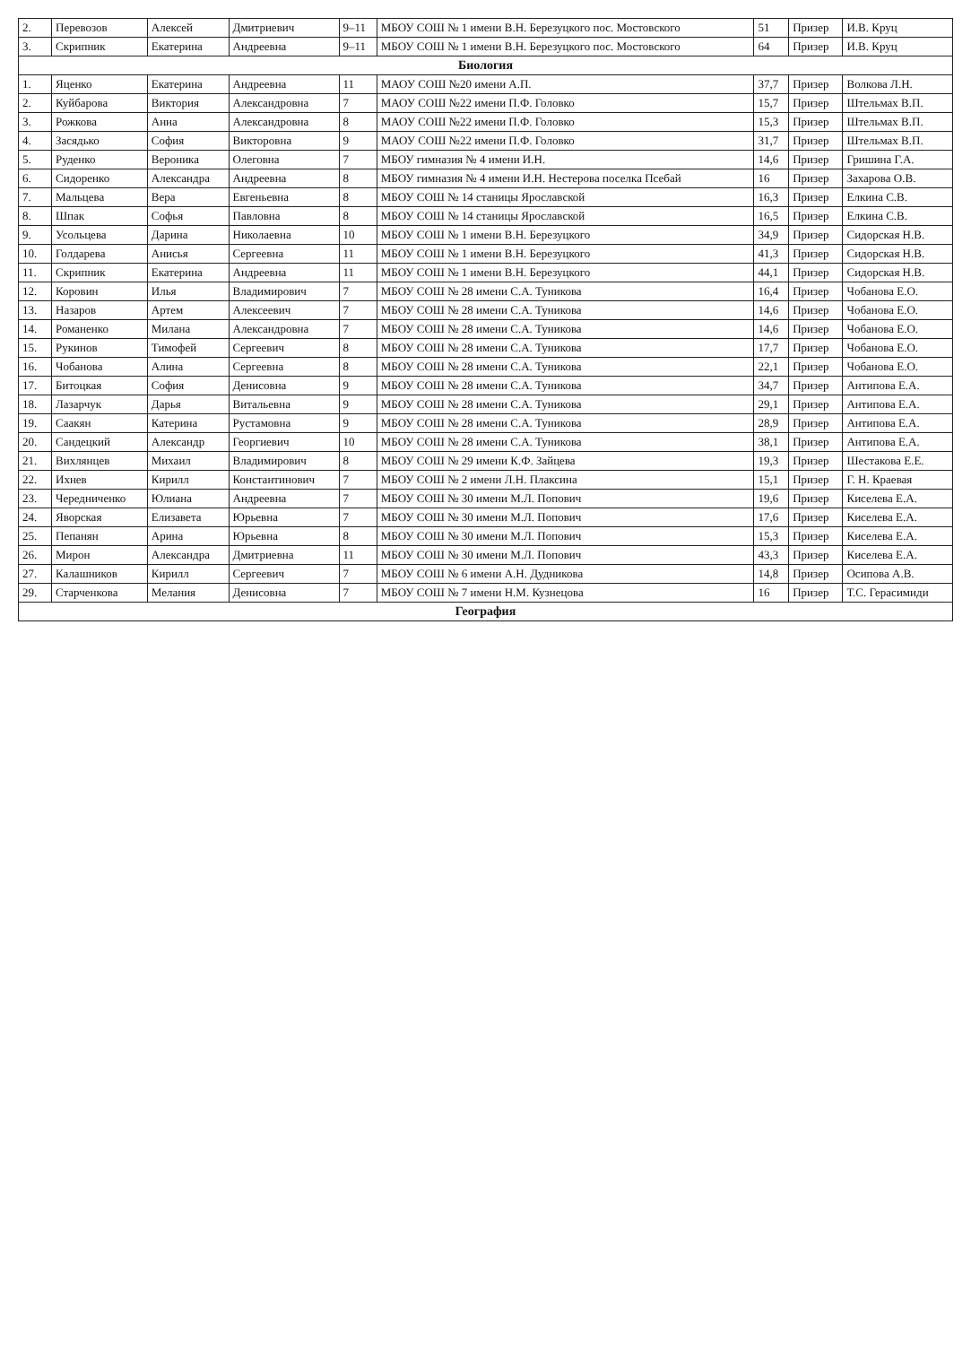| 2. | Перевозов | Алексей | Дмитриевич | 9–11 | МБОУ СОШ № 1 имени В.Н. Березуцкого пос. Мостовского | 51 | Призер | И.В. Круц |
| 3. | Скрипник | Екатерина | Андреевна | 9–11 | МБОУ СОШ № 1 имени В.Н. Березуцкого пос. Мостовского | 64 | Призер | И.В. Круц |
| Биология | | | | | | | | |
| 1. | Яценко | Екатерина | Андреевна | 11 | МАОУ СОШ №20 имени А.П. | 37,7 | Призер | Волкова Л.Н. |
| 2. | Куйбарова | Виктория | Александровна | 7 | МАОУ СОШ №22 имени П.Ф. Головко | 15,7 | Призер | Штельмах В.П. |
| 3. | Рожкова | Анна | Александровна | 8 | МАОУ СОШ №22 имени П.Ф. Головко | 15,3 | Призер | Штельмах В.П. |
| 4. | Засядько | София | Викторовна | 9 | МАОУ СОШ №22 имени П.Ф. Головко | 31,7 | Призер | Штельмах В.П. |
| 5. | Руденко | Вероника | Олеговна | 7 | МБОУ гимназия № 4 имени И.Н. | 14,6 | Призер | Гришина Г.А. |
| 6. | Сидоренко | Александра | Андреевна | 8 | МБОУ гимназия № 4 имени И.Н. Нестерова поселка Псебай | 16 | Призер | Захарова О.В. |
| 7. | Мальцева | Вера | Евгеньевна | 8 | МБОУ СОШ № 14 станицы Ярославской | 16,3 | Призер | Елкина С.В. |
| 8. | Шпак | Софья | Павловна | 8 | МБОУ СОШ № 14 станицы Ярославской | 16,5 | Призер | Елкина С.В. |
| 9. | Усольцева | Дарина | Николаевна | 10 | МБОУ СОШ № 1 имени В.Н. Березуцкого | 34,9 | Призер | Сидорская Н.В. |
| 10. | Голдарева | Анисья | Сергеевна | 11 | МБОУ СОШ № 1 имени В.Н. Березуцкого | 41,3 | Призер | Сидорская Н.В. |
| 11. | Скрипник | Екатерина | Андреевна | 11 | МБОУ СОШ № 1 имени В.Н. Березуцкого | 44,1 | Призер | Сидорская Н.В. |
| 12. | Коровин | Илья | Владимирович | 7 | МБОУ СОШ № 28 имени С.А. Туникова | 16,4 | Призер | Чобанова Е.О. |
| 13. | Назаров | Артем | Алексеевич | 7 | МБОУ СОШ № 28 имени С.А. Туникова | 14,6 | Призер | Чобанова Е.О. |
| 14. | Романенко | Милана | Александровна | 7 | МБОУ СОШ № 28 имени С.А. Туникова | 14,6 | Призер | Чобанова Е.О. |
| 15. | Рукинов | Тимофей | Сергеевич | 8 | МБОУ СОШ № 28 имени С.А. Туникова | 17,7 | Призер | Чобанова Е.О. |
| 16. | Чобанова | Алина | Сергеевна | 8 | МБОУ СОШ № 28 имени С.А. Туникова | 22,1 | Призер | Чобанова Е.О. |
| 17. | Битоцкая | София | Денисовна | 9 | МБОУ СОШ № 28 имени С.А. Туникова | 34,7 | Призер | Антипова Е.А. |
| 18. | Лазарчук | Дарья | Витальевна | 9 | МБОУ СОШ № 28 имени С.А. Туникова | 29,1 | Призер | Антипова Е.А. |
| 19. | Саакян | Катерина | Рустамовна | 9 | МБОУ СОШ № 28 имени С.А. Туникова | 28,9 | Призер | Антипова Е.А. |
| 20. | Сандецкий | Александр | Георгиевич | 10 | МБОУ СОШ № 28 имени С.А. Туникова | 38,1 | Призер | Антипова Е.А. |
| 21. | Вихлянцев | Михаил | Владимирович | 8 | МБОУ СОШ № 29 имени К.Ф. Зайцева | 19,3 | Призер | Шестакова Е.Е. |
| 22. | Ихнев | Кирилл | Константинович | 7 | МБОУ СОШ № 2 имени Л.Н. Плаксина | 15,1 | Призер | Г. Н. Краевая |
| 23. | Чередниченко | Юлиана | Андреевна | 7 | МБОУ СОШ № 30 имени М.Л. Попович | 19,6 | Призер | Киселева Е.А. |
| 24. | Яворская | Елизавета | Юрьевна | 7 | МБОУ СОШ № 30 имени М.Л. Попович | 17,6 | Призер | Киселева Е.А. |
| 25. | Пепанян | Арина | Юрьевна | 8 | МБОУ СОШ № 30 имени М.Л. Попович | 15,3 | Призер | Киселева Е.А. |
| 26. | Мирон | Александра | Дмитриевна | 11 | МБОУ СОШ № 30 имени М.Л. Попович | 43,3 | Призер | Киселева Е.А. |
| 27. | Калашников | Кирилл | Сергеевич | 7 | МБОУ СОШ № 6 имени А.Н. Дудникова | 14,8 | Призер | Осипова А.В. |
| 29. | Старченкова | Мелания | Денисовна | 7 | МБОУ СОШ № 7 имени Н.М. Кузнецова | 16 | Призер | Т.С. Герасимиди |
| География | | | | | | | | |